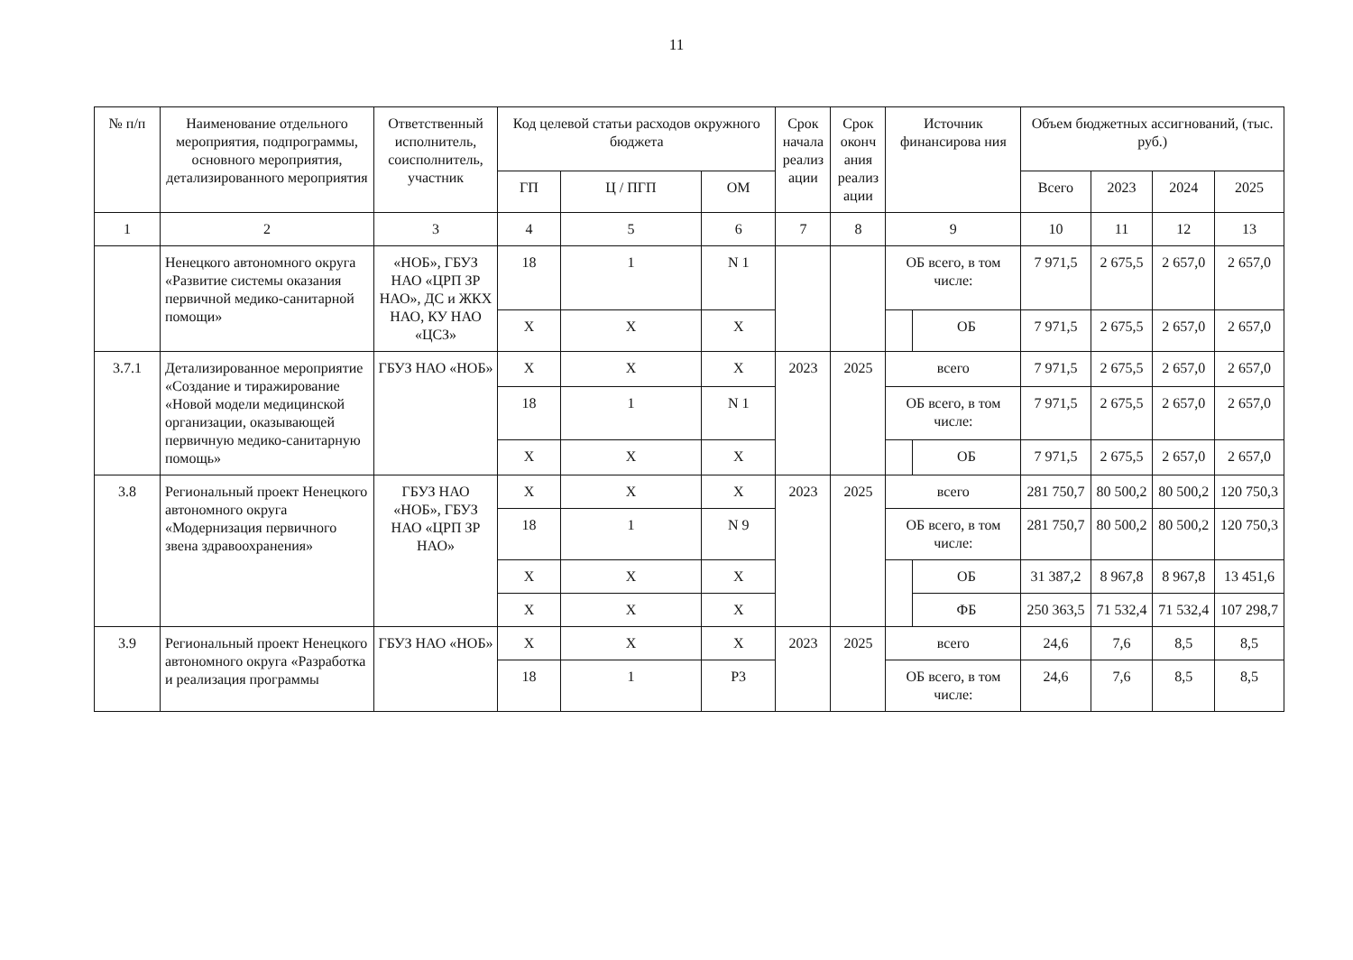11
| № п/п | Наименование отдельного мероприятия, подпрограммы, основного мероприятия, детализированного мероприятия | Ответственный исполнитель, соисполнитель, участник | Код целевой статьи расходов окружного бюджета | | | Срок начала реализ ации | Срок оконч ания реализ ации | Источник финансирова ния | | Объем бюджетных ассигнований, (тыс. руб.) | | | |
| --- | --- | --- | --- | --- | --- | --- | --- | --- | --- | --- | --- | --- | --- |
| | | | ГП | Ц / ПГП | ОМ | | | | | Всего | 2023 | 2024 | 2025 |
| 1 | 2 | 3 | 4 | 5 | 6 | 7 | 8 | 9 | | 10 | 11 | 12 | 13 |
| | Ненецкого автономного округа «Развитие системы оказания первичной медико-санитарной помощи» | «НОБ», ГБУЗ НАО «ЦРП ЗР НАО», ДС и ЖКХ НАО, КУ НАО «ЦСЗ» | 18 | 1 | N 1 | | | ОБ всего, в том числе: | | 7 971,5 | 2 675,5 | 2 657,0 | 2 657,0 |
| | | | X | X | X | | | | ОБ | 7 971,5 | 2 675,5 | 2 657,0 | 2 657,0 |
| 3.7.1 | Детализированное мероприятие «Создание и тиражирование «Новой модели медицинской организации, оказывающей первичную медико-санитарную помощь» | ГБУЗ НАО «НОБ» | X | X | X | 2023 | 2025 | всего | | 7 971,5 | 2 675,5 | 2 657,0 | 2 657,0 |
| | | | 18 | 1 | N 1 | | | ОБ всего, в том числе: | | 7 971,5 | 2 675,5 | 2 657,0 | 2 657,0 |
| | | | X | X | X | | | | ОБ | 7 971,5 | 2 675,5 | 2 657,0 | 2 657,0 |
| 3.8 | Региональный проект Ненецкого автономного округа «Модернизация первичного звена здравоохранения» | ГБУЗ НАО «НОБ», ГБУЗ НАО «ЦРП ЗР НАО» | X | X | X | 2023 | 2025 | всего | | 281 750,7 | 80 500,2 | 80 500,2 | 120 750,3 |
| | | | 18 | 1 | N 9 | | | ОБ всего, в том числе: | | 281 750,7 | 80 500,2 | 80 500,2 | 120 750,3 |
| | | | X | X | X | | | | ОБ | 31 387,2 | 8 967,8 | 8 967,8 | 13 451,6 |
| | | | X | X | X | | | | ФБ | 250 363,5 | 71 532,4 | 71 532,4 | 107 298,7 |
| 3.9 | Региональный проект Ненецкого автономного округа «Разработка и реализация программы | ГБУЗ НАО «НОБ» | X | X | X | 2023 | 2025 | всего | | 24,6 | 7,6 | 8,5 | 8,5 |
| | | | 18 | 1 | P3 | | | ОБ всего, в том числе: | | 24,6 | 7,6 | 8,5 | 8,5 |